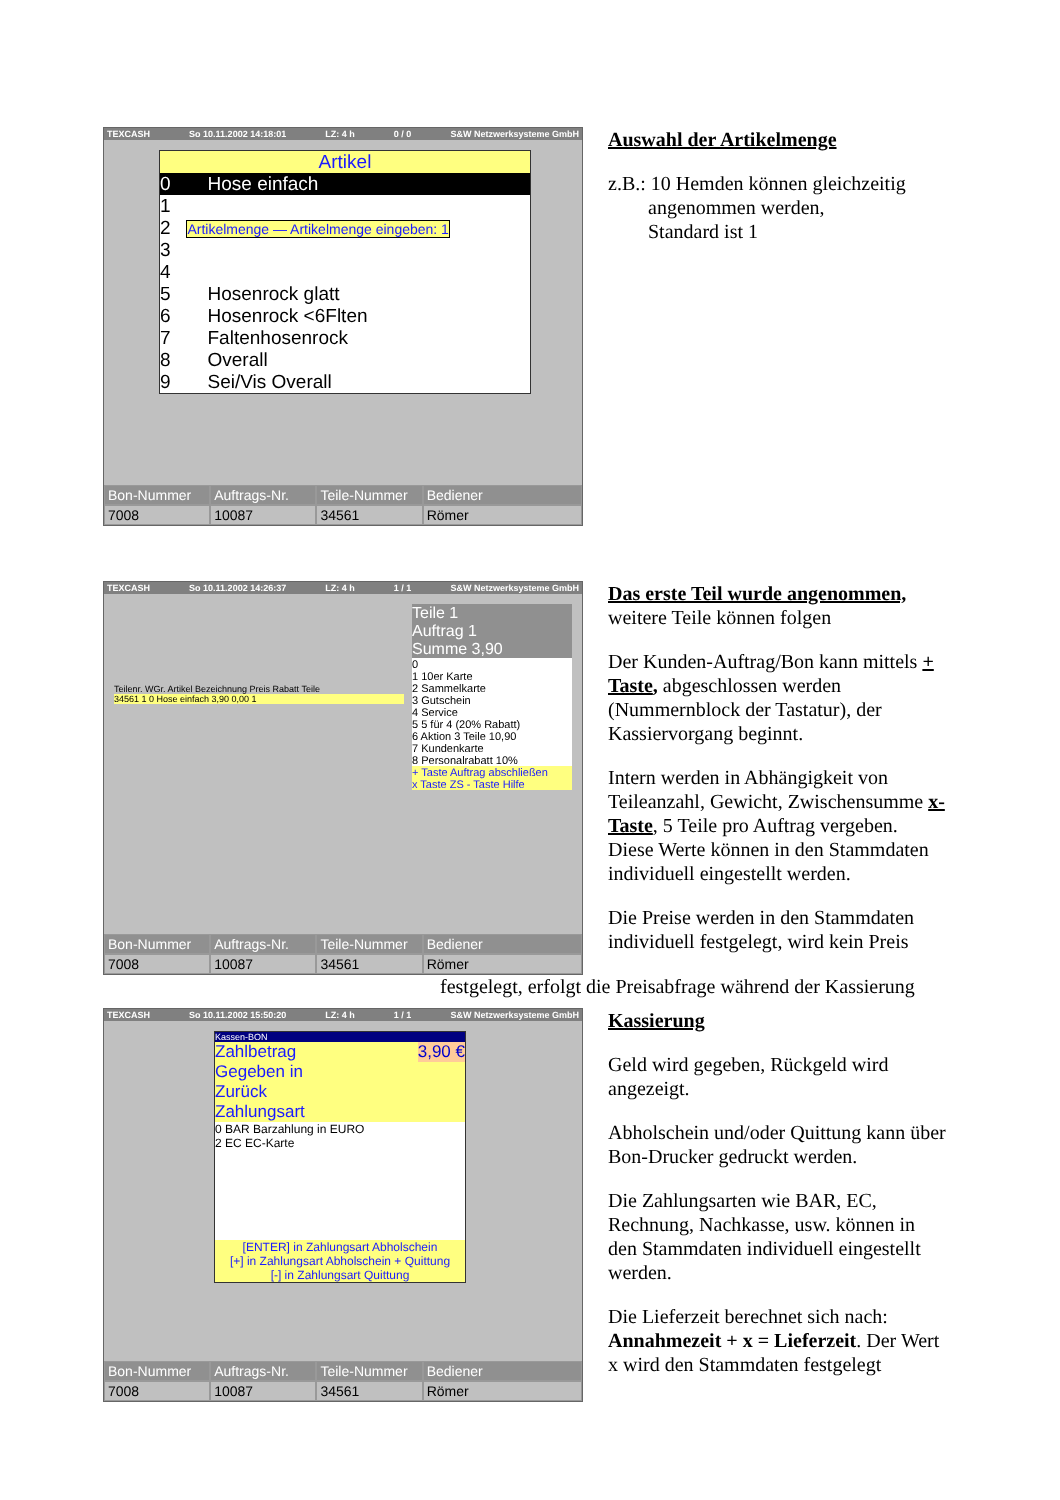TEXCASH So 10.11.2002 14:18:01 LZ: 4 h 0 / 0 S&W Netzwerksysteme GmbH
Artikel
0 Hose einfach
1
2 Artikelmenge — Artikelmenge eingeben: 1
3
4
5 Hosenrock glatt
6 Hosenrock <6Flten
7 Faltenhosenrock
8 Overall
9 Sei/Vis Overall
Bon-Nummer
Auftrags-Nr.
Teile-Nummer
Bediener
7008
10087
34561
Römer
Auswahl der Artikelmenge
z.B.: 10 Hemden können gleichzeitig
angenommen werden,
Standard ist 1
TEXCASH So 10.11.2002 14:26:37 LZ: 4 h 1 / 1 S&W Netzwerksysteme GmbH
Teilenr. WGr. Artikel Bezeichnung Preis Rabatt Teile
34561 1 0 Hose einfach 3,90 0,00 1
Teile 1
Auftrag 1
Summe 3,90
0
1 10er Karte
2 Sammelkarte
3 Gutschein
4 Service
5 5 für 4 (20% Rabatt)
6 Aktion 3 Teile 10,90
7 Kundenkarte
8 Personalrabatt 10%
+ Taste Auftrag abschließen
x Taste ZS - Taste Hilfe
Bon-Nummer
Auftrags-Nr.
Teile-Nummer
Bediener
7008
10087
34561
Römer
Das erste Teil wurde angenommen,
weitere Teile können folgen
Der Kunden-Auftrag/Bon kann mittels + Taste, abgeschlossen werden (Nummernblock der Tastatur), der Kassiervorgang beginnt.
Intern werden in Abhängigkeit von Teileanzahl, Gewicht, Zwischensumme x-Taste, 5 Teile pro Auftrag vergeben. Diese Werte können in den Stammdaten individuell eingestellt werden.
Die Preise werden in den Stammdaten individuell festgelegt, wird kein Preis
festgelegt, erfolgt die Preisabfrage während der Kassierung
TEXCASH So 10.11.2002 15:50:20 LZ: 4 h 1 / 1 S&W Netzwerksysteme GmbH
Kassen-BON
Zahlbetrag 3,90 €
Gegeben in
Zurück
Zahlungsart
0 BAR Barzahlung in EURO
2 EC EC-Karte
[ENTER] in Zahlungsart Abholschein
[+] in Zahlungsart Abholschein + Quittung
[-] in Zahlungsart Quittung
Bon-Nummer
Auftrags-Nr.
Teile-Nummer
Bediener
7008
10087
34561
Römer
Kassierung
Geld wird gegeben, Rückgeld wird angezeigt.
Abholschein und/oder Quittung kann über Bon-Drucker gedruckt werden.
Die Zahlungsarten wie BAR, EC, Rechnung, Nachkasse, usw. können in den Stammdaten individuell eingestellt werden.
Die Lieferzeit berechnet sich nach: Annahmezeit + x = Lieferzeit. Der Wert x wird den Stammdaten festgelegt